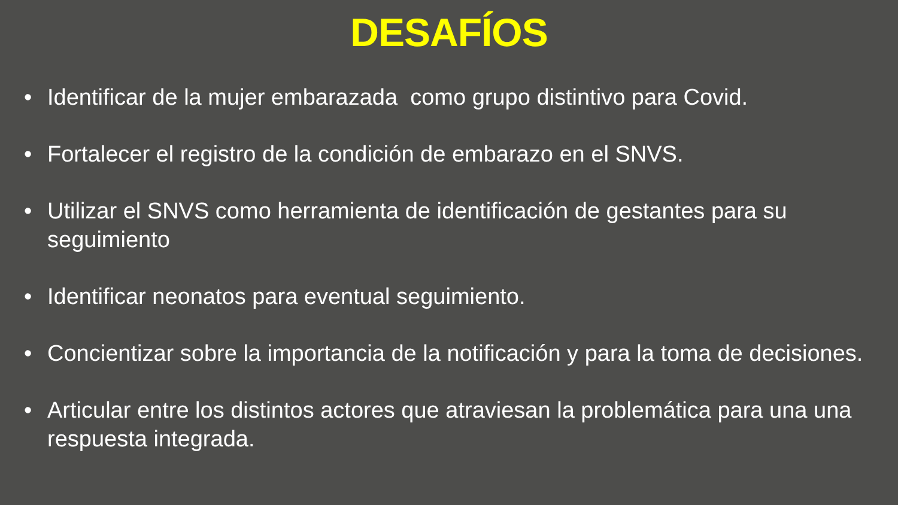DESAFÍOS
• Identificar de la mujer embarazada como grupo distintivo para Covid.
• Fortalecer el registro de la condición de embarazo en el SNVS.
• Utilizar el SNVS como herramienta de identificación de gestantes para su seguimiento
• Identificar neonatos para eventual seguimiento.
• Concientizar sobre la importancia de la notificación y para la toma de decisiones.
• Articular entre los distintos actores que atraviesan la problemática para una una respuesta integrada.